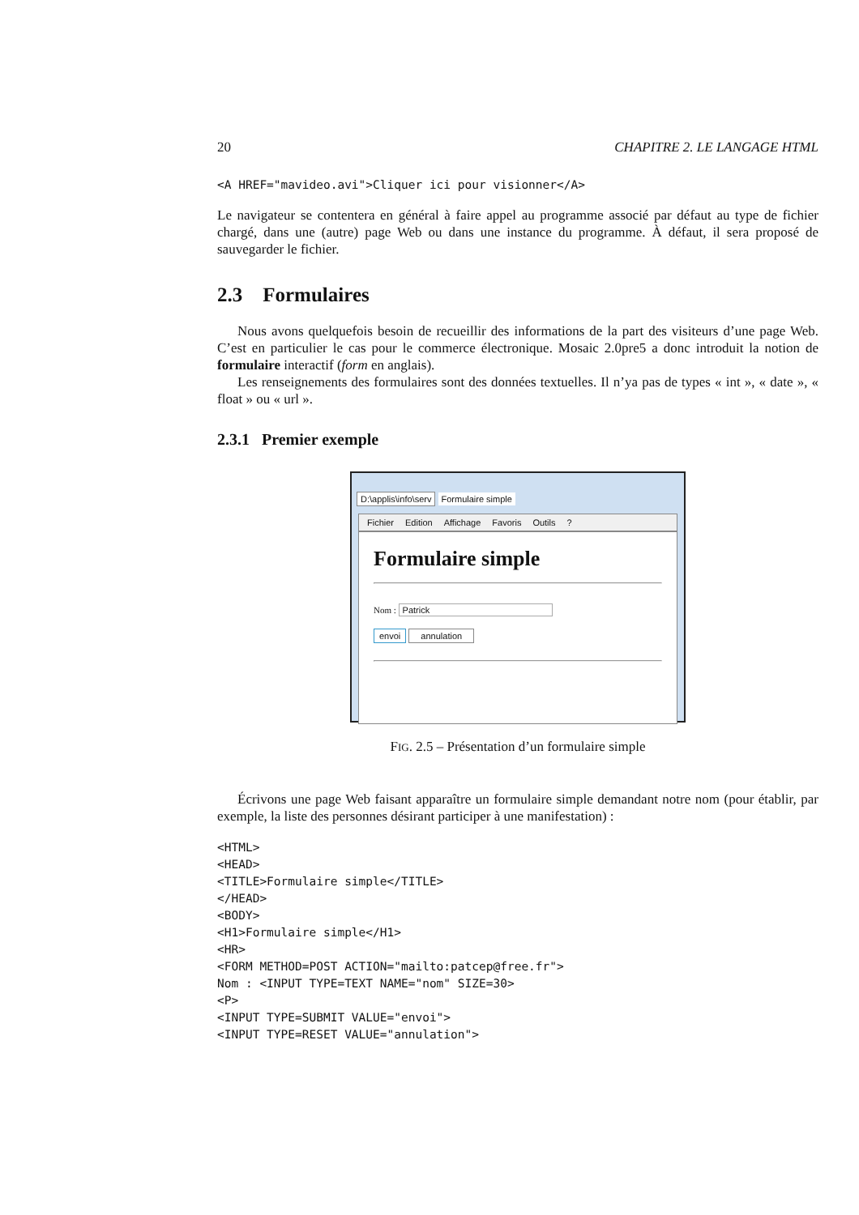20 CHAPITRE 2. LE LANGAGE HTML
<A HREF="mavideo.avi">Cliquer ici pour visionner</A>
Le navigateur se contentera en général à faire appel au programme associé par défaut au type de fichier chargé, dans une (autre) page Web ou dans une instance du programme. À défaut, il sera proposé de sauvegarder le fichier.
2.3 Formulaires
Nous avons quelquefois besoin de recueillir des informations de la part des visiteurs d’une page Web. C’est en particulier le cas pour le commerce électronique. Mosaic 2.0pre5 a donc introduit la notion de formulaire interactif (form en anglais).
Les renseignements des formulaires sont des données textuelles. Il n’ya pas de types « int », « date », « float » ou « url ».
2.3.1 Premier exemple
D:\applis\info\serv Formulaire simple
Fichier Edition Affichage Favoris Outils?
Formulaire simple
Nom : Patrick
envoi annulation
FIG. 2.5 – Présentation d’un formulaire simple
Écrivons une page Web faisant apparaître un formulaire simple demandant notre nom (pour établir, par exemple, la liste des personnes désirant participer à une manifestation) :
<HTML>
<HEAD>
<TITLE>Formulaire simple</TITLE>
</HEAD>
<BODY>
<H1>Formulaire simple</H1>
<HR>
<FORM METHOD=POST ACTION="mailto:patcep@free.fr">
Nom : <INPUT TYPE=TEXT NAME="nom" SIZE=30>
<P>
<INPUT TYPE=SUBMIT VALUE="envoi">
<INPUT TYPE=RESET VALUE="annulation">